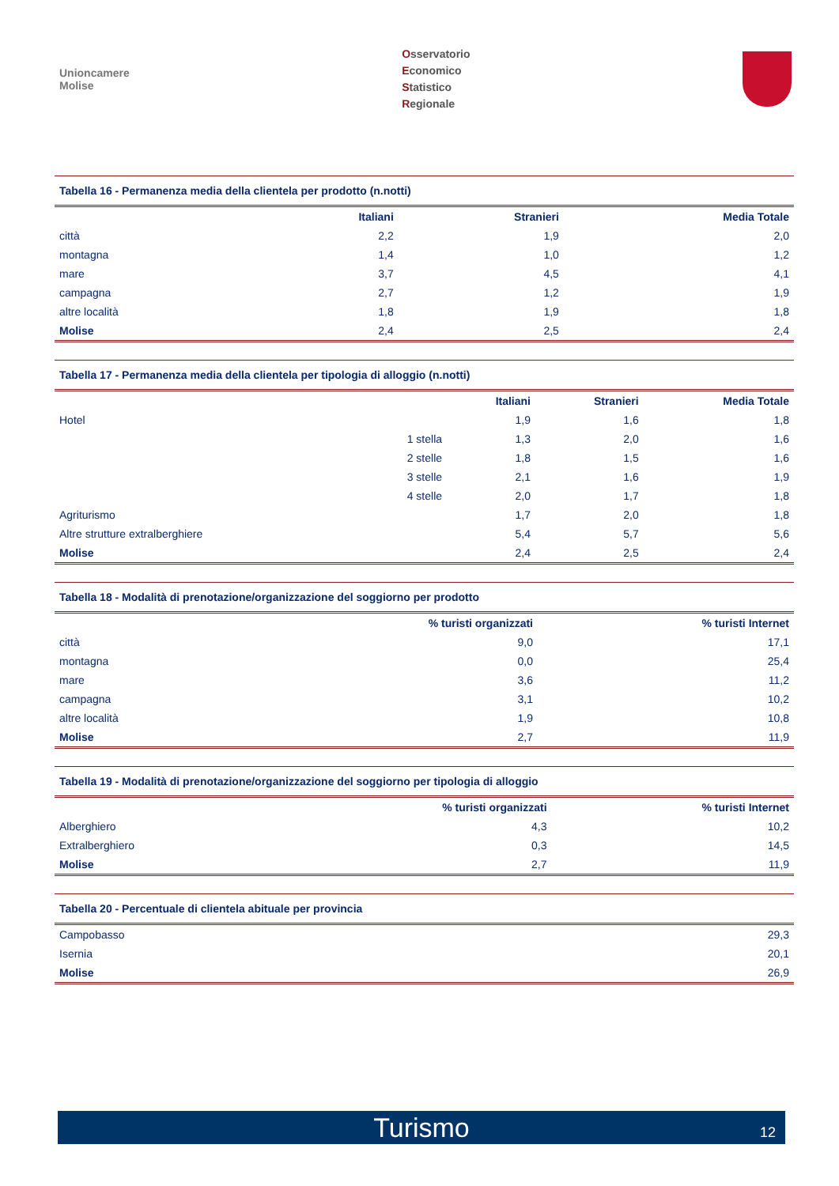Unioncamere
Molise
Osservatorio
Economico
Statistico
Regionale
Tabella 16 - Permanenza media della clientela per prodotto (n.notti)
| | Italiani | Stranieri | Media Totale |
| --- | --- | --- | --- |
| città | 2,2 | 1,9 | 2,0 |
| montagna | 1,4 | 1,0 | 1,2 |
| mare | 3,7 | 4,5 | 4,1 |
| campagna | 2,7 | 1,2 | 1,9 |
| altre località | 1,8 | 1,9 | 1,8 |
| Molise | 2,4 | 2,5 | 2,4 |
Tabella 17 - Permanenza media della clientela per tipologia di alloggio (n.notti)
| | | Italiani | Stranieri | Media Totale |
| --- | --- | --- | --- | --- |
| Hotel | | 1,9 | 1,6 | 1,8 |
| | 1 stella | 1,3 | 2,0 | 1,6 |
| | 2 stelle | 1,8 | 1,5 | 1,6 |
| | 3 stelle | 2,1 | 1,6 | 1,9 |
| | 4 stelle | 2,0 | 1,7 | 1,8 |
| Agriturismo | | 1,7 | 2,0 | 1,8 |
| Altre strutture extralberghiere | | 5,4 | 5,7 | 5,6 |
| Molise | | 2,4 | 2,5 | 2,4 |
Tabella 18 - Modalità di prenotazione/organizzazione del soggiorno per prodotto
| | % turisti organizzati | % turisti Internet |
| --- | --- | --- |
| città | 9,0 | 17,1 |
| montagna | 0,0 | 25,4 |
| mare | 3,6 | 11,2 |
| campagna | 3,1 | 10,2 |
| altre località | 1,9 | 10,8 |
| Molise | 2,7 | 11,9 |
Tabella 19 - Modalità di prenotazione/organizzazione del soggiorno per tipologia di alloggio
| | % turisti organizzati | % turisti Internet |
| --- | --- | --- |
| Alberghiero | 4,3 | 10,2 |
| Extralberghiero | 0,3 | 14,5 |
| Molise | 2,7 | 11,9 |
Tabella 20 - Percentuale di clientela abituale per provincia
| Campobasso | 29,3 |
| Isernia | 20,1 |
| Molise | 26,9 |
Turismo 12